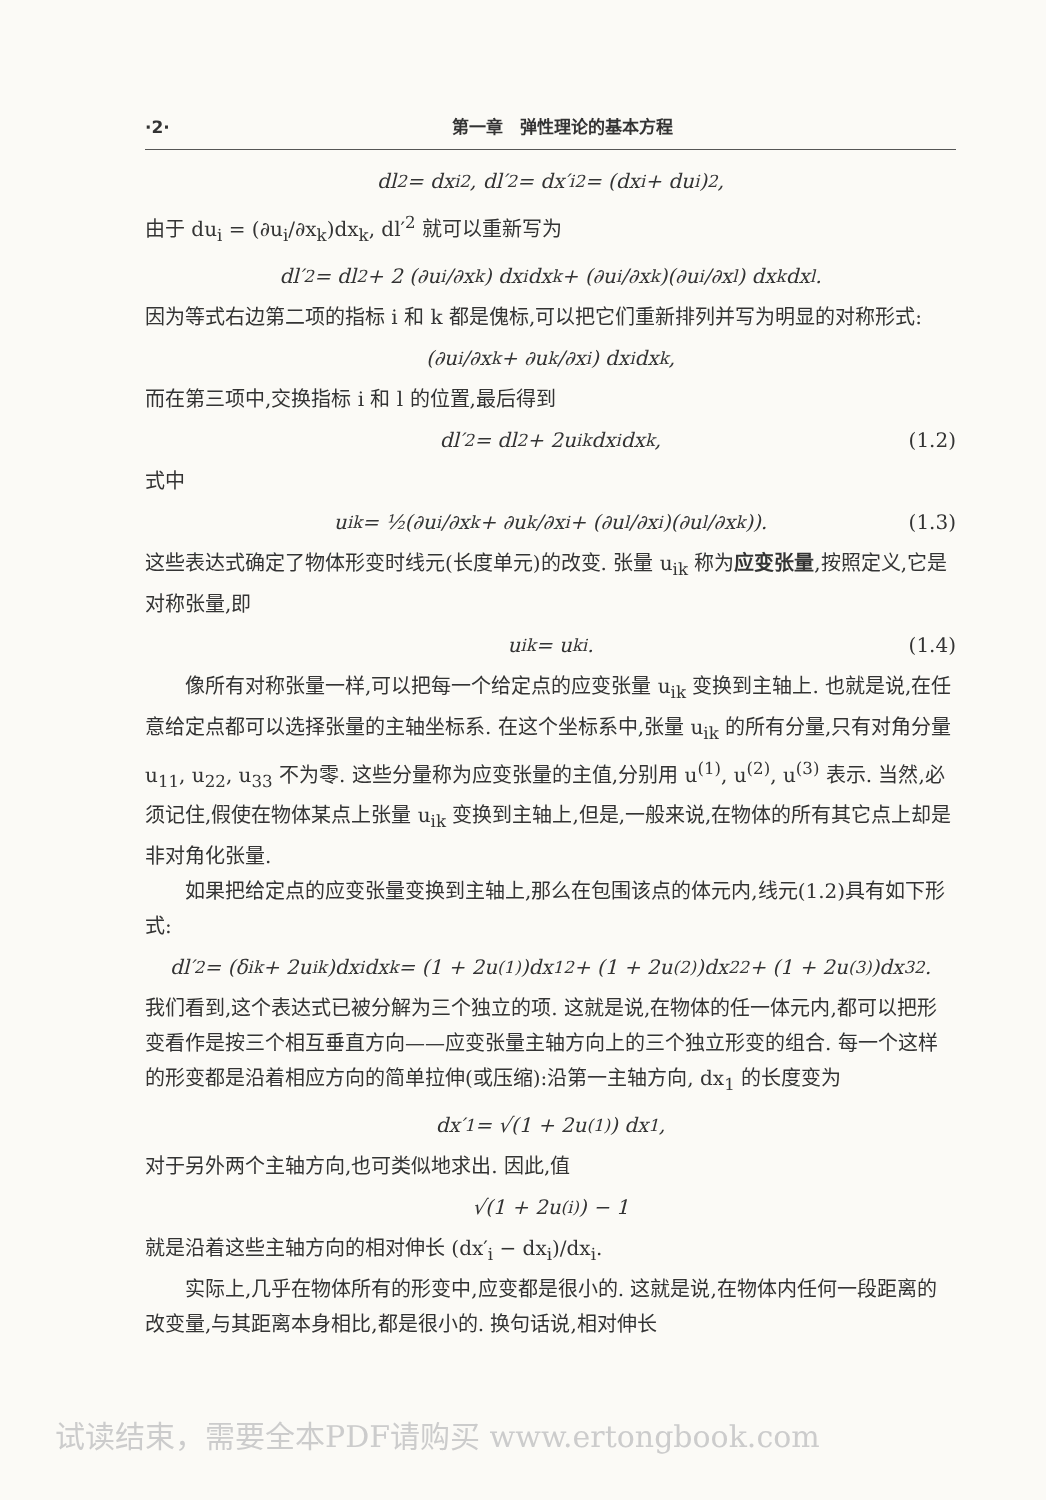·2· 第一章　弹性理论的基本方程
dl<sup>2</sup> = dx<sub>i</sub><sup>2</sup>, dl′<sup>2</sup> = dx′<sub>i</sub><sup>2</sup> = (dx<sub>i</sub> + du<sub>i</sub>)<sup>2</sup>,
由于 du<sub>i</sub> = (∂u<sub>i</sub>/∂x<sub>k</sub>)dx<sub>k</sub>, dl′<sup>2</sup> 就可以重新写为
dl′<sup>2</sup> = dl<sup>2</sup> + 2 (∂u<sub>i</sub>/∂x<sub>k</sub>) dx<sub>i</sub>dx<sub>k</sub> + (∂u<sub>i</sub>/∂x<sub>k</sub>)(∂u<sub>i</sub>/∂x<sub>l</sub>) dx<sub>k</sub>dx<sub>l</sub>.
因为等式右边第二项的指标 i 和 k 都是傀标,可以把它们重新排列并写为明显的对称形式:
(∂u<sub>i</sub>/∂x<sub>k</sub> + ∂u<sub>k</sub>/∂x<sub>i</sub>) dx<sub>i</sub>dx<sub>k</sub>,
而在第三项中,交换指标 i 和 l 的位置,最后得到
dl′<sup>2</sup> = dl<sup>2</sup> + 2u<sub>ik</sub>dx<sub>i</sub>dx<sub>k</sub>, (1.2)
式中
u<sub>ik</sub> = ½(∂u<sub>i</sub>/∂x<sub>k</sub> + ∂u<sub>k</sub>/∂x<sub>i</sub> + (∂u<sub>l</sub>/∂x<sub>i</sub>)(∂u<sub>l</sub>/∂x<sub>k</sub>)). (1.3)
这些表达式确定了物体形变时线元(长度单元)的改变. 张量 u<sub>ik</sub> 称为应变张量,按照定义,它是对称张量,即
u<sub>ik</sub> = u<sub>ki</sub>. (1.4)
像所有对称张量一样,可以把每一个给定点的应变张量 u<sub>ik</sub> 变换到主轴上. 也就是说,在任意给定点都可以选择张量的主轴坐标系. 在这个坐标系中,张量 u<sub>ik</sub> 的所有分量,只有对角分量 u<sub>11</sub>, u<sub>22</sub>, u<sub>33</sub> 不为零. 这些分量称为应变张量的主值,分别用 u<sup>(1)</sup>, u<sup>(2)</sup>, u<sup>(3)</sup> 表示. 当然,必须记住,假使在物体某点上张量 u<sub>ik</sub> 变换到主轴上,但是,一般来说,在物体的所有其它点上却是非对角化张量.
如果把给定点的应变张量变换到主轴上,那么在包围该点的体元内,线元(1.2)具有如下形式:
dl′<sup>2</sup> = (δ<sub>ik</sub> + 2u<sub>ik</sub>)dx<sub>i</sub>dx<sub>k</sub> = (1 + 2u<sup>(1)</sup>)dx<sub>1</sub><sup>2</sup> + (1 + 2u<sup>(2)</sup>)dx<sub>2</sub><sup>2</sup> + (1 + 2u<sup>(3)</sup>)dx<sub>3</sub><sup>2</sup>.
我们看到,这个表达式已被分解为三个独立的项. 这就是说,在物体的任一体元内,都可以把形变看作是按三个相互垂直方向——应变张量主轴方向上的三个独立形变的组合. 每一个这样的形变都是沿着相应方向的简单拉伸(或压缩):沿第一主轴方向, dx<sub>1</sub> 的长度变为
dx′<sub>1</sub> = √(1 + 2u<sup>(1)</sup>) dx<sub>1</sub>,
对于另外两个主轴方向,也可类似地求出. 因此,值
√(1 + 2u<sup>(i)</sup>) − 1
就是沿着这些主轴方向的相对伸长 (dx′<sub>i</sub> − dx<sub>i</sub>)/dx<sub>i</sub>.
实际上,几乎在物体所有的形变中,应变都是很小的. 这就是说,在物体内任何一段距离的改变量,与其距离本身相比,都是很小的. 换句话说,相对伸长
试读结束，需要全本PDF请购买 www.ertongbook.com